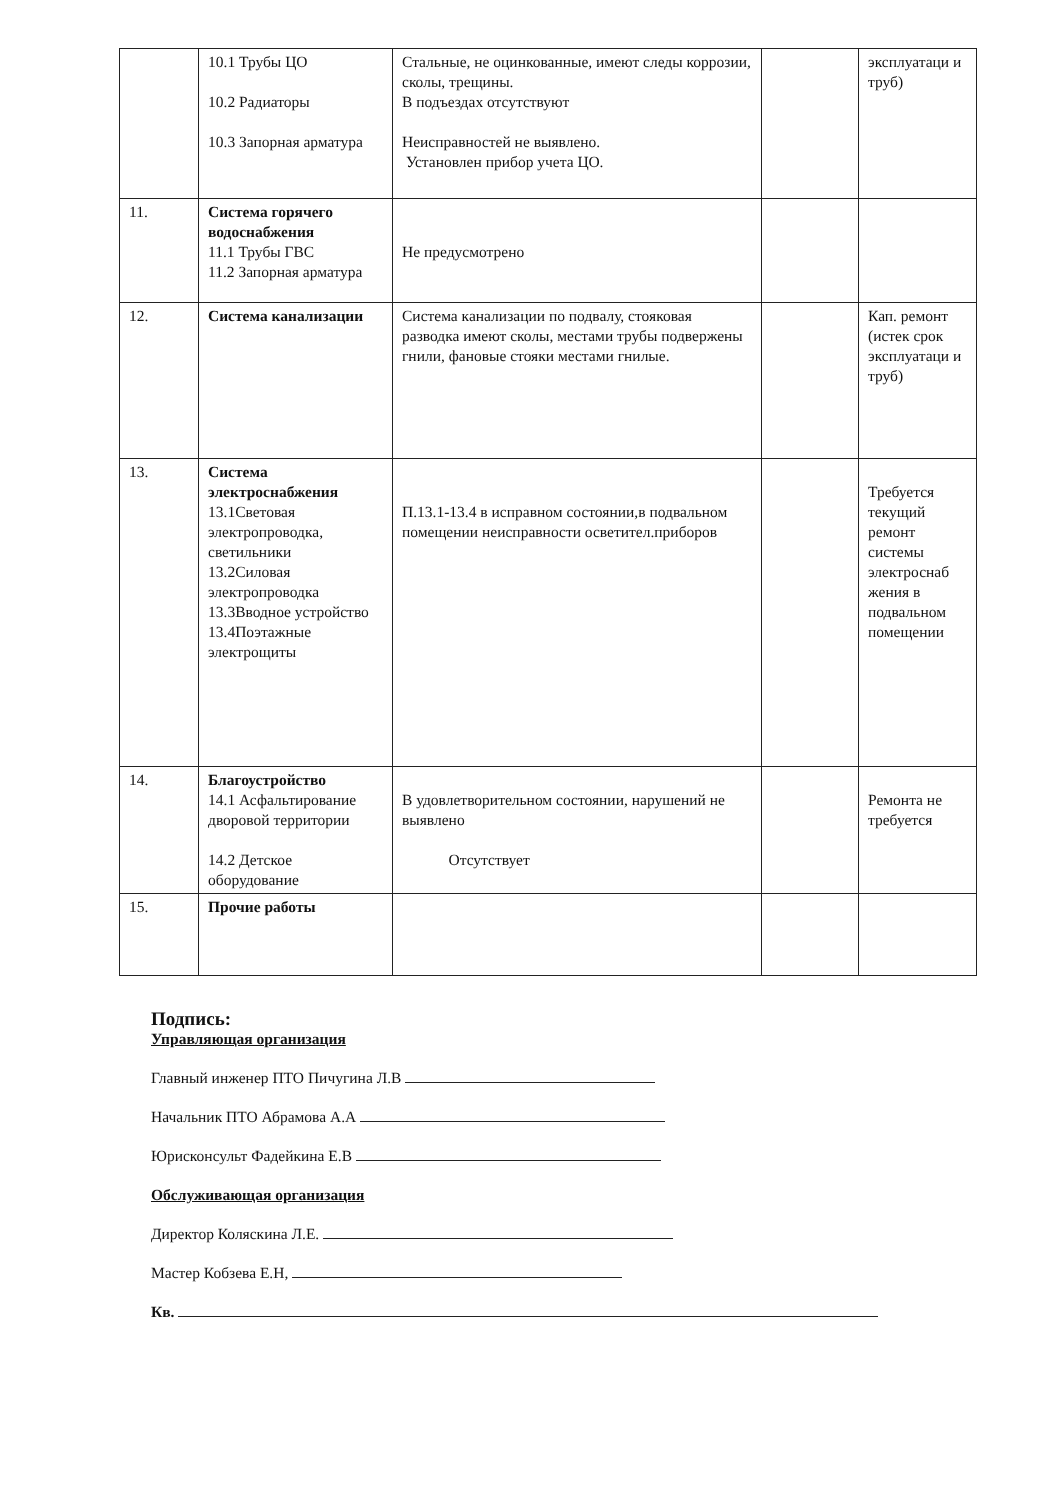| | 10.1 Трубы ЦО 10.2 Радиаторы 10.3 Запорная арматура | Стальные, не оцинкованные, имеют следы коррозии, сколы, трещины. В подъездах отсутствуют Неисправностей не выявлено. Установлен прибор учета ЦО. | | эксплуатаци и труб) |
| 11. | Система горячего водоснабжения 11.1 Трубы ГВС 11.2 Запорная арматура | Не предусмотрено | | |
| 12. | Система канализации | Система канализации по подвалу, стояковая разводка имеют сколы, местами трубы подвержены гнили, фановые стояки местами гнилые. | | Кап. ремонт (истек срок эксплуатаци и труб) |
| 13. | Система электроснабжения 13.1Световая электропроводка, светильники 13.2Силовая электропроводка 13.3Вводное устройство 13.4Поэтажные электрощиты | П.13.1-13.4 в исправном состоянии,в подвальном помещении неисправности осветител.приборов | | Требуется текущий ремонт системы электроснаб жения в подвальном помещении |
| 14. | Благоустройство 14.1 Асфальтирование дворовой территории 14.2 Детское оборудование | В удовлетворительном состоянии, нарушений не выявлено Отсутствует | | Ремонта не требуется |
| 15. | Прочие работы | | | |
Подпись:
Управляющая организация
Главный инженер ПТО Пичугина Л.В
Начальник ПТО Абрамова А.А
Юрисконсульт Фадейкина Е.В
Обслуживающая организация
Директор Коляскина Л.Е.
Мастер Кобзева Е.Н,
Кв.